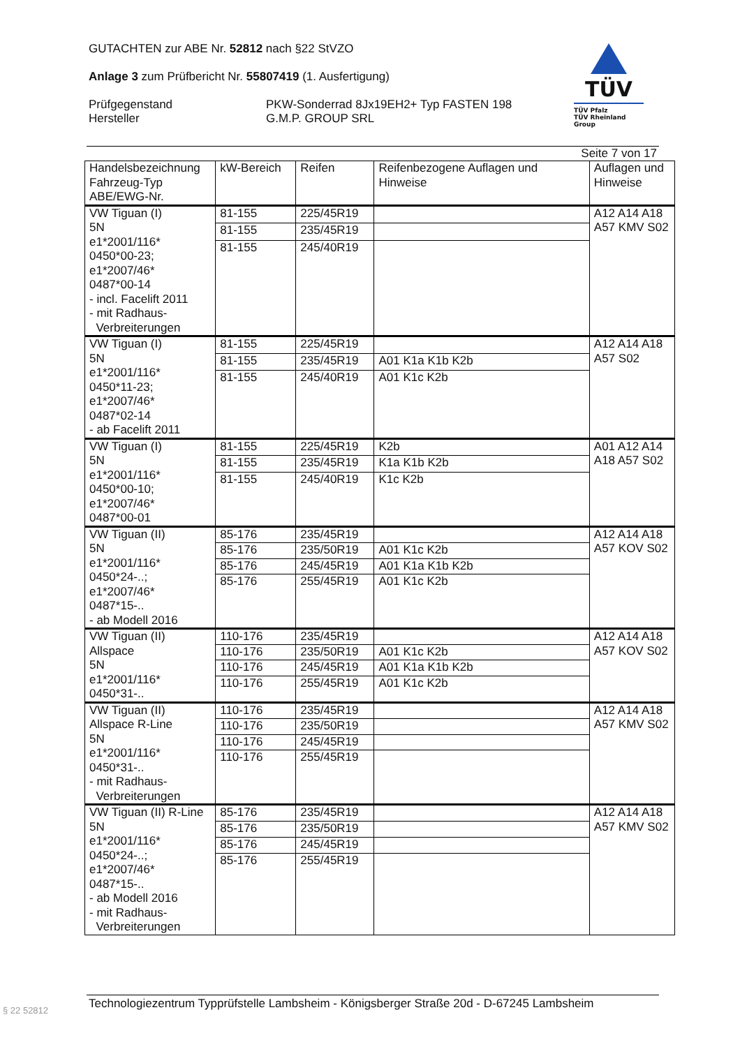GUTACHTEN zur ABE Nr. 52812 nach §22 StVZO
Anlage 3 zum Prüfbericht Nr. 55807419 (1. Ausfertigung)
Prüfgegenstand
Hersteller
PKW-Sonderrad 8Jx19EH2+ Typ FASTEN 198
G.M.P. GROUP SRL
TÜV
TÜV Pfalz
TÜV Rheinland Group
Seite 7 von 17
| Handelsbezeichnung Fahrzeug-Typ ABE/EWG-Nr. | kW-Bereich | Reifen | Reifenbezogene Auflagen und Hinweise | Auflagen und Hinweise |
| --- | --- | --- | --- | --- |
| VW Tiguan (I) 5N e1*2001/116* 0450*00-23; e1*2007/46* 0487*00-14 - incl. Facelift 2011 - mit Radhaus- Verbreiterungen | 81-155 | 225/45R19 | | A12 A14 A18 A57 KMV S02 |
| | 81-155 | 235/45R19 | | |
| | 81-155 | 245/40R19 | | |
| VW Tiguan (I) 5N e1*2001/116* 0450*11-23; e1*2007/46* 0487*02-14 - ab Facelift 2011 | 81-155 | 225/45R19 | | A12 A14 A18 A57 S02 |
| | 81-155 | 235/45R19 | A01 K1a K1b K2b | |
| | 81-155 | 245/40R19 | A01 K1c K2b | |
| VW Tiguan (I) 5N e1*2001/116* 0450*00-10; e1*2007/46* 0487*00-01 | 81-155 | 225/45R19 | K2b | A01 A12 A14 A18 A57 S02 |
| | 81-155 | 235/45R19 | K1a K1b K2b | |
| | 81-155 | 245/40R19 | K1c K2b | |
| VW Tiguan (II) 5N e1*2001/116* 0450*24-..; e1*2007/46* 0487*15-.. - ab Modell 2016 | 85-176 | 235/45R19 | | A12 A14 A18 A57 KOV S02 |
| | 85-176 | 235/50R19 | A01 K1c K2b | |
| | 85-176 | 245/45R19 | A01 K1a K1b K2b | |
| | 85-176 | 255/45R19 | A01 K1c K2b | |
| VW Tiguan (II) Allspace 5N e1*2001/116* 0450*31-.. | 110-176 | 235/45R19 | | A12 A14 A18 A57 KOV S02 |
| | 110-176 | 235/50R19 | A01 K1c K2b | |
| | 110-176 | 245/45R19 | A01 K1a K1b K2b | |
| | 110-176 | 255/45R19 | A01 K1c K2b | |
| VW Tiguan (II) Allspace R-Line 5N e1*2001/116* 0450*31-.. - mit Radhaus- Verbreiterungen | 110-176 | 235/45R19 | | A12 A14 A18 A57 KMV S02 |
| | 110-176 | 235/50R19 | | |
| | 110-176 | 245/45R19 | | |
| | 110-176 | 255/45R19 | | |
| VW Tiguan (II) R-Line 5N e1*2001/116* 0450*24-..; e1*2007/46* 0487*15-.. - ab Modell 2016 - mit Radhaus- Verbreiterungen | 85-176 | 235/45R19 | | A12 A14 A18 A57 KMV S02 |
| | 85-176 | 235/50R19 | | |
| | 85-176 | 245/45R19 | | |
| | 85-176 | 255/45R19 | | |
Technologiezentrum Typprüfstelle Lambsheim - Königsberger Straße 20d - D-67245 Lambsheim
§ 22 52812